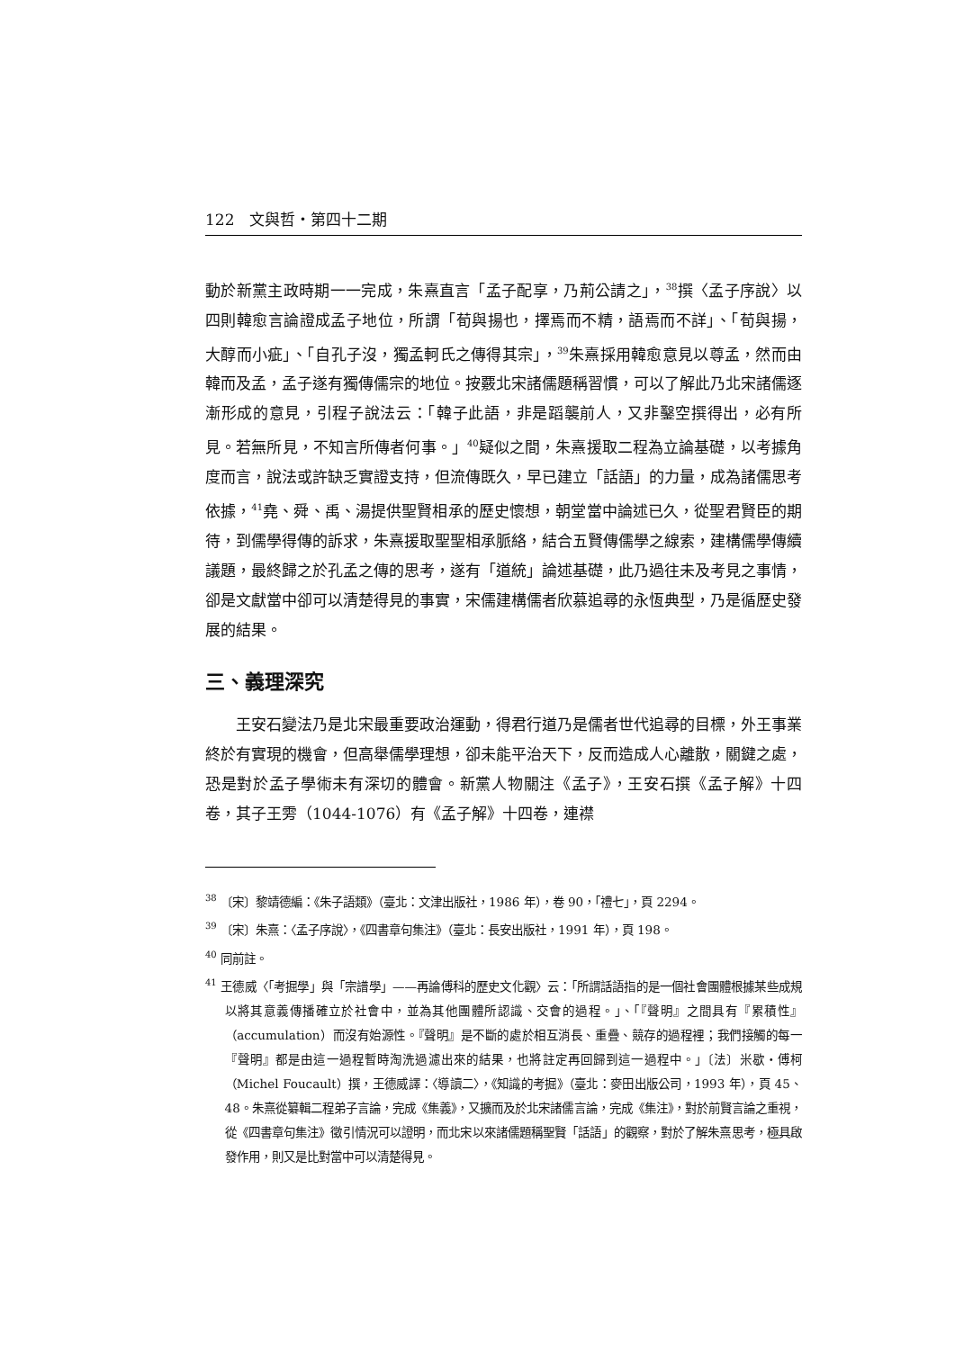122　文與哲・第四十二期
動於新黨主政時期一一完成，朱熹直言「孟子配享，乃荊公請之」，<sup>38</sup>撰〈孟子序說〉以四則韓愈言論證成孟子地位，所謂「荀與揚也，擇焉而不精，語焉而不詳」、「荀與揚，大醇而小疵」、「自孔子沒，獨孟軻氏之傳得其宗」，<sup>39</sup>朱熹採用韓愈意見以尊孟，然而由韓而及孟，孟子遂有獨傳儒宗的地位。按覈北宋諸儒題稱習慣，可以了解此乃北宋諸儒逐漸形成的意見，引程子說法云：「韓子此語，非是蹈襲前人，又非鑿空撰得出，必有所見。若無所見，不知言所傳者何事。」<sup>40</sup>疑似之間，朱熹援取二程為立論基礎，以考據角度而言，說法或許缺乏實證支持，但流傳既久，早已建立「話語」的力量，成為諸儒思考依據，<sup>41</sup>堯、舜、禹、湯提供聖賢相承的歷史懷想，朝堂當中論述已久，從聖君賢臣的期待，到儒學得傳的訴求，朱熹援取聖聖相承脈絡，結合五賢傳儒學之線索，建構儒學傳續議題，最終歸之於孔孟之傳的思考，遂有「道統」論述基礎，此乃過往未及考見之事情，卻是文獻當中卻可以清楚得見的事實，宋儒建構儒者欣慕追尋的永恆典型，乃是循歷史發展的結果。
三、義理深究
王安石變法乃是北宋最重要政治運動，得君行道乃是儒者世代追尋的目標，外王事業終於有實現的機會，但高舉儒學理想，卻未能平治天下，反而造成人心離散，關鍵之處，恐是對於孟子學術未有深切的體會。新黨人物關注《孟子》，王安石撰《孟子解》十四卷，其子王雱（1044-1076）有《孟子解》十四卷，連襟
<sup>38</sup> 〔宋〕黎靖德編：《朱子語類》（臺北：文津出版社，1986 年），卷 90，「禮七」，頁 2294。
<sup>39</sup> 〔宋〕朱熹：〈孟子序說〉，《四書章句集注》（臺北：長安出版社，1991 年），頁 198。
<sup>40</sup> 同前註。
<sup>41</sup> 王德威〈「考掘學」與「宗譜學」——再論傅科的歷史文化觀〉云：「所謂話語指的是一個社會團體根據某些成規以將其意義傳播確立於社會中，並為其他團體所認識、交會的過程。」、「『聲明』之間具有『累積性』（accumulation）而沒有始源性。『聲明』是不斷的處於相互消長、重疊、競存的過程裡；我們接觸的每一『聲明』都是由這一過程暫時淘洗過濾出來的結果，也將註定再回歸到這一過程中。」〔法〕米歇・傅柯（Michel Foucault）撰，王德威譯：〈導讀二〉，《知識的考掘》（臺北：麥田出版公司，1993 年），頁 45、48。朱熹從纂輯二程弟子言論，完成《集義》，又擴而及於北宋諸儒言論，完成《集注》，對於前賢言論之重視，從《四書章句集注》徵引情況可以證明，而北宋以來諸儒題稱聖賢「話語」的觀察，對於了解朱熹思考，極具啟發作用，則又是比對當中可以清楚得見。